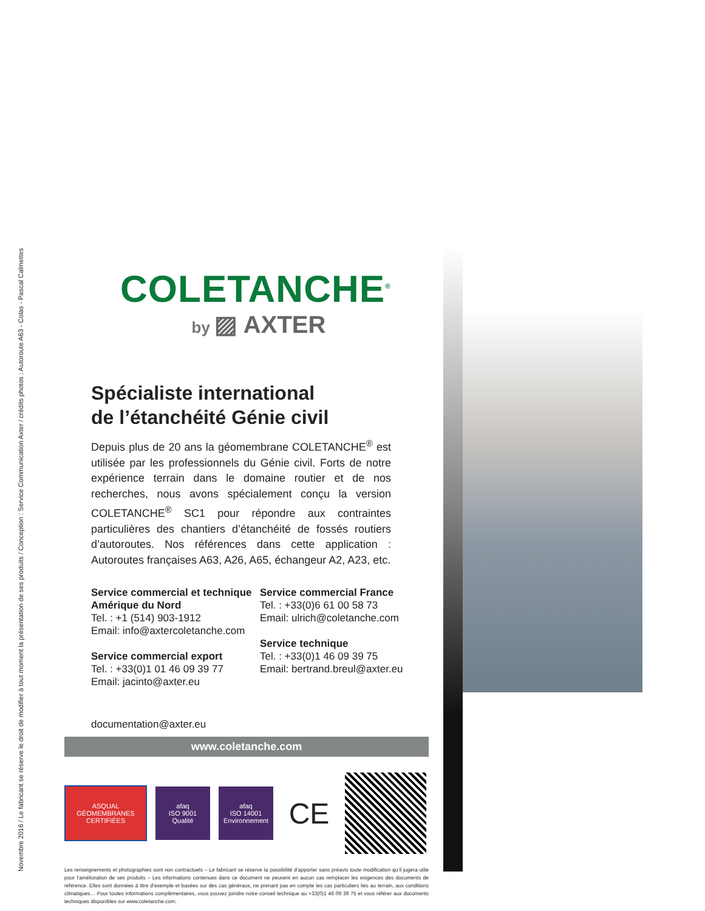Novembre 2016 / Le fabricant se réserve le droit de modifier à tout moment la présentation de ses produits / Conception : Service Communication Axter / crédits photos : Autoroute A63 - Colas - Pascal Calmettes
COLETANCHE<sup>®</sup>
by ▨ AXTER
Spécialiste international
de l’étanchéité Génie civil
Depuis plus de 20 ans la géomembrane COLETANCHE<sup>®</sup> est utilisée par les professionnels du Génie civil. Forts de notre expérience terrain dans le domaine routier et de nos recherches, nous avons spécialement conçu la version COLETANCHE<sup>®</sup> SC1 pour répondre aux contraintes particulières des chantiers d’étanchéité de fossés routiers d’autoroutes. Nos références dans cette application : Autoroutes françaises A63, A26, A65, échangeur A2, A23, etc.
Service commercial et technique Amérique du Nord
Tel. : +1 (514) 903-1912
Email: info@axtercoletanche.com
Service commercial export
Tel. : +33(0)1 01 46 09 39 77
Email: jacinto@axter.eu
Service commercial France
Tel. : +33(0)6 61 00 58 73
Email: ulrich@coletanche.com
Service technique
Tel. : +33(0)1 46 09 39 75
Email: bertrand.breul@axter.eu
documentation@axter.eu
www.coletanche.com
ASQUAL
GÉOMEMBRANES CERTIFIÉES
afaq
ISO 9001
Qualité
afaq
ISO 14001
Environnement
CE
Les renseignements et photographies sont non contractuels – Le fabricant se réserve la possibilité d’apporter sans préavis toute modification qu’il jugera utile pour l’amélioration de ses produits – Les informations contenues dans ce document ne peuvent en aucun cas remplacer les exigences des documents de référence. Elles sont données à titre d’exemple et basées sur des cas généraux, ne prenant pas en compte les cas particuliers liés au terrain, aux conditions climatiques… Pour toutes informations complémentaires, vous pouvez joindre notre conseil technique au +33(0)1 46 09 39 75 et vous référer aux documents techniques disponibles sur www.coletanche.com.